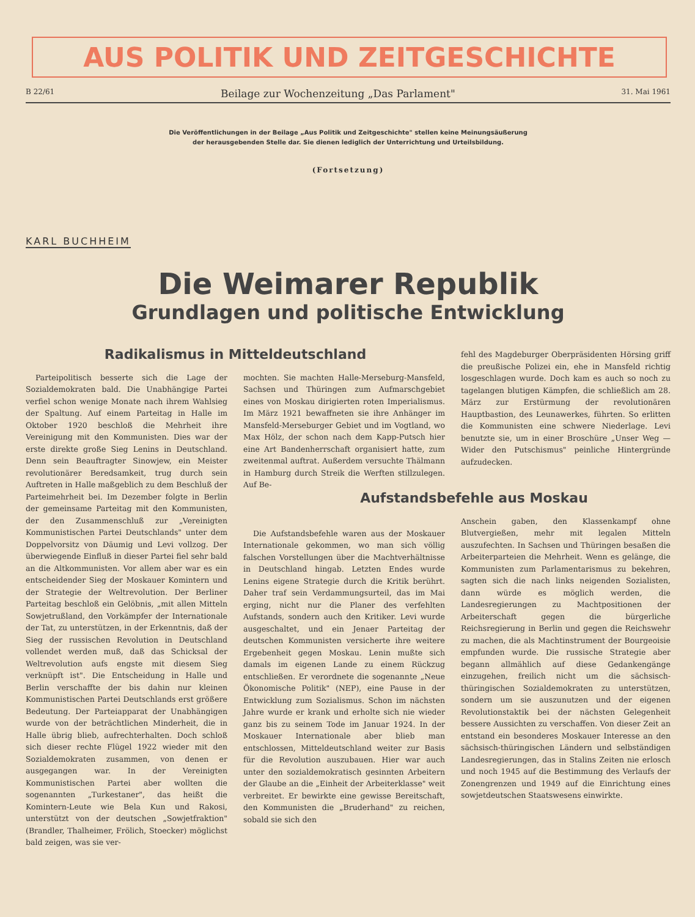AUS POLITIK UND ZEITGESCHICHTE
B 22/61 Beilage zur Wochenzeitung „Das Parlament" 31. Mai 1961
Die Veröffentlichungen in der Beilage „Aus Politik und Zeitgeschichte" stellen keine Meinungsäußerung
der herausgebenden Stelle dar. Sie dienen lediglich der Unterrichtung und Urteilsbildung.
(Fortsetzung)
KARL BUCHHEIM
Die Weimarer Republik
Grundlagen und politische Entwicklung
Radikalismus in Mitteldeutschland
Parteipolitisch besserte sich die Lage der Sozialdemokraten bald. Die Unabhängige Partei verfiel schon wenige Monate nach ihrem Wahlsieg der Spaltung. Auf einem Parteitag in Halle im Oktober 1920 beschloß die Mehrheit ihre Vereinigung mit den Kommunisten. Dies war der erste direkte große Sieg Lenins in Deutschland. Denn sein Beauftragter Sinowjew, ein Meister revolutionärer Beredsamkeit, trug durch sein Auftreten in Halle maßgeblich zu dem Beschluß der Parteimehrheit bei. Im Dezember folgte in Berlin der gemeinsame Parteitag mit den Kommunisten, der den Zusammenschluß zur „Vereinigten Kommunistischen Partei Deutschlands" unter dem Doppelvorsitz von Däumig und Levi vollzog. Der überwiegende Einfluß in dieser Partei fiel sehr bald an die Altkommunisten. Vor allem aber war es ein entscheidender Sieg der Moskauer Komintern und der Strategie der Weltrevolution. Der Berliner Parteitag beschloß ein Gelöbnis, „mit allen Mitteln Sowjetrußland, den Vorkämpfer der Internationale der Tat, zu unterstützen, in der Erkenntnis, daß der Sieg der russischen Revolution in Deutschland vollendet werden muß, daß das Schicksal der Weltrevolution aufs engste mit diesem Sieg verknüpft ist". Die Entscheidung in Halle und Berlin verschaffte der bis dahin nur kleinen Kommunistischen Partei Deutschlands erst größere Bedeutung. Der Parteiapparat der Unabhängigen wurde von der beträchtlichen Minderheit, die in Halle übrig blieb, aufrechterhalten. Doch schloß sich dieser rechte Flügel 1922 wieder mit den Sozialdemokraten zusammen, von denen er ausgegangen war. In der Vereinigten Kommunistischen Partei aber wollten die sogenannten „Turkestaner", das heißt die Komintern-Leute wie Bela Kun und Rakosi, unterstützt von der deutschen „Sowjetfraktion" (Brandler, Thalheimer, Frölich, Stoecker) möglichst bald zeigen, was sie ver-
mochten. Sie machten Halle-Merseburg-Mansfeld, Sachsen und Thüringen zum Aufmarschgebiet eines von Moskau dirigierten roten Imperialismus. Im März 1921 bewaffneten sie ihre Anhänger im Mansfeld-Merseburger Gebiet und im Vogtland, wo Max Hölz, der schon nach dem Kapp-Putsch hier eine Art Bandenherrschaft organisiert hatte, zum zweitenmal auftrat. Außerdem versuchte Thälmann in Hamburg durch Streik die Werften stillzulegen. Auf Be-
Die Aufstandsbefehle waren aus der Moskauer Internationale gekommen, wo man sich völlig falschen Vorstellungen über die Machtverhältnisse in Deutschland hingab. Letzten Endes wurde Lenins eigene Strategie durch die Kritik berührt. Daher traf sein Verdammungsurteil, das im Mai erging, nicht nur die Planer des verfehlten Aufstands, sondern auch den Kritiker. Levi wurde ausgeschaltet, und ein Jenaer Parteitag der deutschen Kommunisten versicherte ihre weitere Ergebenheit gegen Moskau. Lenin mußte sich damals im eigenen Lande zu einem Rückzug entschließen. Er verordnete die sogenannte „Neue Ökonomische Politik" (NEP), eine Pause in der Entwicklung zum Sozialismus. Schon im nächsten Jahre wurde er krank und erholte sich nie wieder ganz bis zu seinem Tode im Januar 1924. In der Moskauer Internationale aber blieb man entschlossen, Mitteldeutschland weiter zur Basis für die Revolution auszubauen. Hier war auch unter den sozialdemokratisch gesinnten Arbeitern der Glaube an die „Einheit der Arbeiterklasse" weit verbreitet. Er bewirkte eine gewisse Bereitschaft, den Kommunisten die „Bruderhand" zu reichen, sobald sie sich den
fehl des Magdeburger Oberpräsidenten Hörsing griff die preußische Polizei ein, ehe in Mansfeld richtig losgeschlagen wurde. Doch kam es auch so noch zu tagelangen blutigen Kämpfen, die schließlich am 28. März zur Erstürmung der revolutionären Hauptbastion, des Leunawerkes, führten. So erlitten die Kommunisten eine schwere Niederlage. Levi benutzte sie, um in einer Broschüre „Unser Weg — Wider den Putschismus" peinliche Hintergründe aufzudecken.
Aufstandsbefehle aus Moskau
Anschein gaben, den Klassenkampf ohne Blutvergießen, mehr mit legalen Mitteln auszufechten. In Sachsen und Thüringen besaßen die Arbeiterparteien die Mehrheit. Wenn es gelänge, die Kommunisten zum Parlamentarismus zu bekehren, sagten sich die nach links neigenden Sozialisten, dann würde es möglich werden, die Landesregierungen zu Machtpositionen der Arbeiterschaft gegen die bürgerliche Reichsregierung in Berlin und gegen die Reichswehr zu machen, die als Machtinstrument der Bourgeoisie empfunden wurde. Die russische Strategie aber begann allmählich auf diese Gedankengänge einzugehen, freilich nicht um die sächsisch-thüringischen Sozialdemokraten zu unterstützen, sondern um sie auszunutzen und der eigenen Revolutionstaktik bei der nächsten Gelegenheit bessere Aussichten zu verschaffen. Von dieser Zeit an entstand ein besonderes Moskauer Interesse an den sächsisch-thüringischen Ländern und selbständigen Landesregierungen, das in Stalins Zeiten nie erlosch und noch 1945 auf die Bestimmung des Verlaufs der Zonengrenzen und 1949 auf die Einrichtung eines sowjetdeutschen Staatswesens einwirkte.